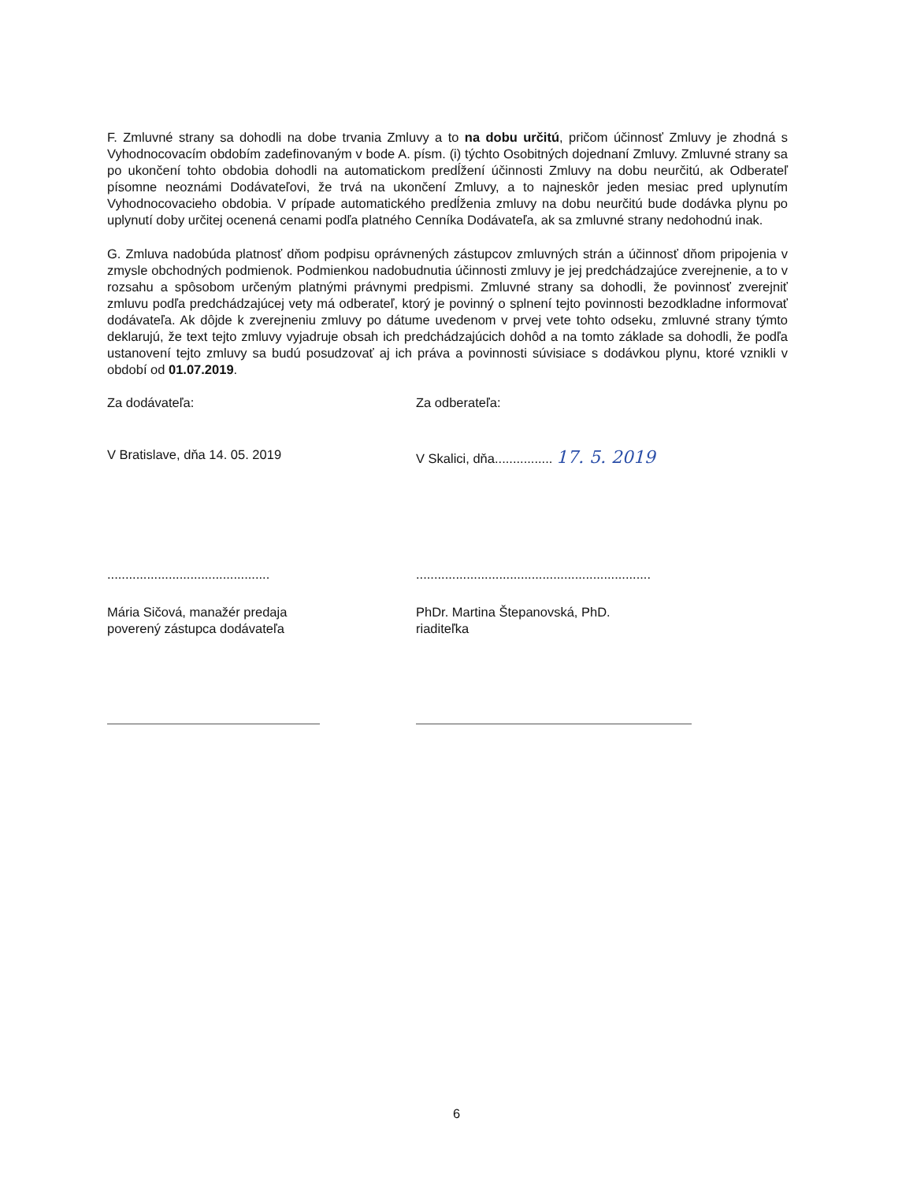F. Zmluvné strany sa dohodli na dobe trvania Zmluvy a to na dobu určitú, pričom účinnosť Zmluvy je zhodná s Vyhodnocovacím obdobím zadefinovaným v bode A. písm. (i) týchto Osobitných dojednaní Zmluvy. Zmluvné strany sa po ukončení tohto obdobia dohodli na automatickom predĺžení účinnosti Zmluvy na dobu neurčitú, ak Odberateľ písomne neoznámi Dodávateľovi, že trvá na ukončení Zmluvy, a to najneskôr jeden mesiac pred uplynutím Vyhodnocovacieho obdobia. V prípade automatického predĺženia zmluvy na dobu neurčitú bude dodávka plynu po uplynutí doby určitej ocenená cenami podľa platného Cenníka Dodávateľa, ak sa zmluvné strany nedohodnú inak.
G. Zmluva nadobúda platnosť dňom podpisu oprávnených zástupcov zmluvných strán a účinnosť dňom pripojenia v zmysle obchodných podmienok. Podmienkou nadobudnutia účinnosti zmluvy je jej predchádzajúce zverejnenie, a to v rozsahu a spôsobom určeným platnými právnymi predpismi. Zmluvné strany sa dohodli, že povinnosť zverejniť zmluvu podľa predchádzajúcej vety má odberateľ, ktorý je povinný o splnení tejto povinnosti bezodkladne informovať dodávateľa. Ak dôjde k zverejneniu zmluvy po dátume uvedenom v prvej vete tohto odseku, zmluvné strany týmto deklarujú, že text tejto zmluvy vyjadruje obsah ich predchádzajúcich dohôd a na tomto základe sa dohodli, že podľa ustanovení tejto zmluvy sa budú posudzovať aj ich práva a povinnosti súvisiace s dodávkou plynu, ktoré vznikli v období od 01.07.2019.
Za dodávateľa:
V Bratislave, dňa 14. 05. 2019
.............................................
Mária Sičová, manažér predaja
poverený zástupca dodávateľa
Za odberateľa:
V Skalici, dňa................ 17. 5. 2019
.................................................................
PhDr. Martina Štepanovská, PhD.
riaditeľka
6